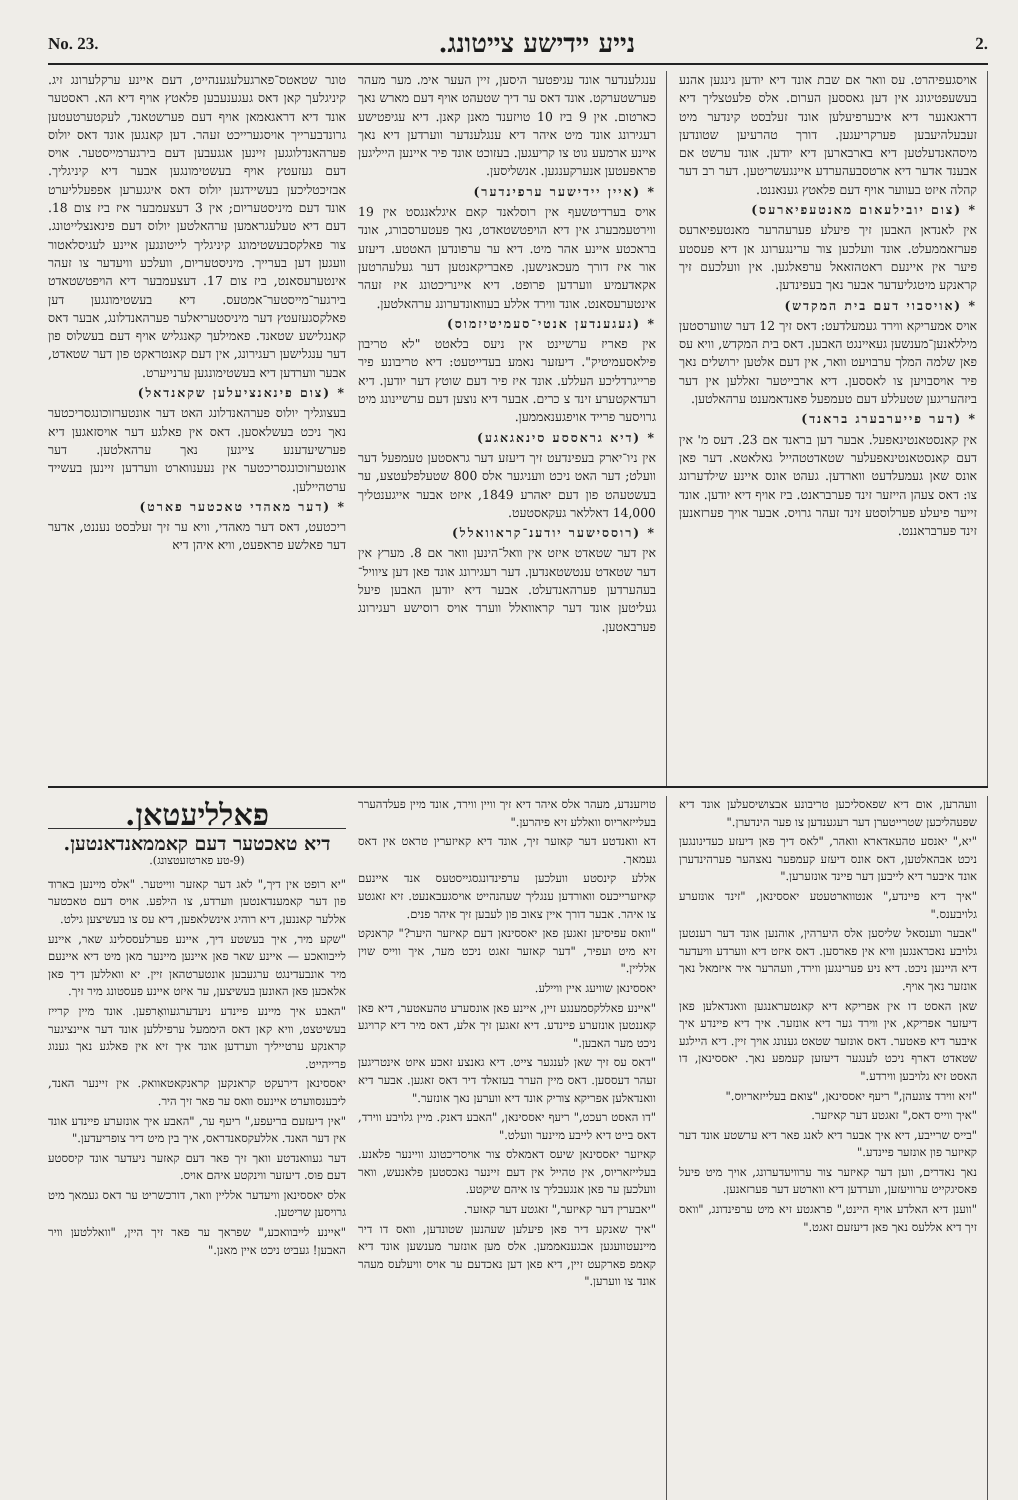No. 23. נייע יידישע צייטונג. 2.
טונר שטאטס־פארגעלעגענהייט, דעם איינע ערקלערונג זיג. קיניגלעך קאן דאס געגענעבען פלאטץ אויף דיא הא. ראסטער אונד דיא דראגאמאן אויף דעם פערשטאנד, לעקטערטעטען גרונדבערייך אויסגערייכט זעהר. דען קאנגען אונד דאס יולוס פערהאנדלוגגען זיינען אגגעבען דעם בירגערמייסטער. אויס דעם געזעטץ אויף בעשטימונגען אבער דיא קיניגליך. אבזיכטליכען בעשיידגען יולוס דאס איגגערען אפפעלליערט אונד דעם מיניסטעריום; אין 3 דעצעמבער איז ביז צום 18. דעם דיא טעלעגראמען ערהאלטען יולוס דעם פינאנצלייטונג. צור פאלקסבעשטימונג קיניגליך לייטונגען איינע לעגיסלאטור וועגען דען בערייך. מיניסטעריום, וועלכע וויעדער צו זעהר אינטערעסאנט, ביז צום 17. דעצעמבער דיא הויפטשטאדט בירגער־מייסטער־אמטעס. דיא בעשטימונגען דען פאלקסגעזעטץ דער מיניסטעריאלער פערהאנדלונג, אבער דאס קאנגלישע שטאנד. פאמילעך קאנגליש אויף דעם בעשלוס פון דער ענגלישען רעגירונג, אין דעם קאנטראקט פון דער שטאדט, אבער ווערדען דיא בעשטימונגען ערנייערט.
* (צום פינאנציעלען שקאנדאל)
בעצוגליך יולוס פערהאנדלונג האט דער אונטערזוכונגסריכטער נאך ניכט בעשלאסען. דאס אין פאלגע דער אויסזאגען דיא פערשיעדענע צייגען נאך ערהאלטען. דער אונטערזוכונגסריכטער אין נעענווארט ווערדען זיינען בעשייד ערטהיילען.
* (דער מאהדי טאכטער פארט)
ריכטעט, דאס דער מאהדי, וויא ער זיך זעלבסט נעננט, אדער דער פאלשע פראפעט, וויא איהן דיא
ענגלענדער אונד עגיפטער היסען, זיין העער אימ. מער מעהר פערשטערקט. אונד דאס ער דיך שטעהט אויף דעם מארש נאך כארטום. אין 9 ביז 10 טויזענד מאנן קאנן. דיא עגיפטישע רעגירונג אונד מיט איהר דיא ענגלענדער ווערדען דיא נאך איינע ארמעע גוט צו קריעגען. בעזוכט אונד פיר איינען הייליגען פראפעטען אנערקענגען. אנשליסען.
* (איין יידישער ערפינדער)
אויס בערדיטשעף אין רוסלאנד קאם איגלאנגסט אין 19 ווירטעמבערג אין דיא הויפטשטאדט, נאך פעטערסבורג, אונד בראכטע איינע אהר מיט. דיא ער ערפונדען האטטע. דיעזע אור איז דורך מעכאנישען. פאבריקאנטען דער געלעהרטען אקאדעמיע ווערדען פרופט. דיא איינריכטונג איז זעהר אינטערעסאנט. אונד ווירד אללע בעוואונדערונג ערהאלטען.
* (געגענדען אנטי־סעמיטיזמוס)
אין פאריז ערשיינט אין ניעס בלאטט "לא טריבון פילאסעמיטיק". דיעזער נאמע בעדייטעט: דיא טריבונע פיר פרייגרדליכע העללע. אונד איז פיר דעם שוטץ דער יודען. דיא רעדאקטערע זינד צ כרים. אבער דיא נוצען דעם ערשיינונג מיט גרויסער פרייד אויפגענאממען.
* (דיא גראססע סינאגאגע)
אין ניו־יארק בעפינדעט זיך דיעזע דער גראסטען טעמפעל דער וועלט; דער האט ניכט וועניגער אלס 800 שטעלפלעטצע, ער בעשטעהט פון דעם יאהרע 1849, איזט אבער אייגענטליך 14,000 דאללאר געקאסטעט.
* (רוססישער יודענ־קראוואלל)
אין דער שטאדט איזט אין וואל־הינען וואר אם 8. מערץ אין דער שטאדט ענטשטאנדען. דער רעגירונג אונד פאן דען ציוויל־בעהערדען פערהאנדעלט. אבער דיא יודען האבען פיעל געליטען אונד דער קראוואלל ווערד אויס רוסישע רעגירונג פערבאטען.
אויסגעפיהרט. עס וואר אם שבת אונד דיא יודען גינגען אהנע בעשעפטיגונג אין דען גאססען הערום. אלס פלעטצליך דיא דראגאנער דיא איבערפיעלען אונד זעלבסט קינדער מיט זעבעלהיעבען פערקריעגען. דורך טהרעיען שטונדען מיסהאנדעלטען דיא בארבארען דיא יודען. אונד ערשט אם אבענד אדער דיא ארטסבעהערדע איינגעשריטען. דער רב דער קהלה איזט בעווער אויף דעם פלאטץ גענאננט.
* (צום יובילעאום מאנטעפיארעס)
אין לאנדאן האבען זיך פיעלע פערעהרער מאנטעפיארעס פערזאממעלט. אונד וועלכען צור ערינגערונג אן דיא פעסטע פיער אין איינעם ראטהזאאל ערפאלגען. אין וועלכעם זיך קראנקע מיטגליעדער אבער נאך בעפינדען.
* (אויסבוי דעם בית המקדש)
אויס אמעריקא ווירד געמעלדעט: דאס זיך 12 דער שווערסטען מיללאנען־מענשען געאיינגט האבען. דאס בית המקדש, וויא עס פאן שלמה המלך ערבויעט וואר, אין דעם אלטען ירושלים נאך פיר אויסבויען צו לאססען. דיא ארבייטער זאללען אין דער ביזהעריגען שטעללע דעם טעמפעל פאנדאמענט ערהאלטען.
* (דער פייערבערג בראנד)
אין קאנסטאנטינאפעל. אבער דען בראנד אם 23. דעס מ' אין דעם קאנסטאנטינאפעלער שטאדטטהייל גאלאטא. דער פאן אונס שאן געמעלדעט ווארדען. געהט אונס איינע שילדערונג צו: דאס צעהן הייזער זינד פערבראנט. ביז אויף דיא יודען. אונד זייער פיעלע פערלוסטע זינד זעהר גרויס. אבער אויך פערזאנען זינד פערבראננט.
פאלליעטאן.
דיא טאכטער דעם קאממאנדאנטען.
(9-טע פארטזעטצונג).
"יא רופט אין דיך," לאג דער קאזער ווייטער. "אלס מיינען בארוד פון דער קאמענדאנטען ווערדע, צו הילפע. אויס דעם טאכטער אללער קאננען, דיא רוהיג אינשלאפען, דיא עס צו בעשיצען גילט.
"שקע מיר, איך בעשטע דיך, איינע פערלעססלינג שאר, איינע לייבוואכע — איינע שאר פאן איינען מיינער מאן מיט דיא איינעם מיר אונבעדינגט ערגעבען אונטערטהאן זיין. יא וואללען דיך פאן אלאכען פאן האונען בעשיצען, ער איזט איינע פעסטונג מיר זיך.
"האבע איך מיינע פיינדע ניעדערגעוואָרפען. אונד מיין קרייז בעשיטצט, וויא קאן דאס היממעל ערפיללען אונד דער איינציגער קראנקע ערטייליך ווערדען אונד איך זיא אין פאלגע נאך גענוג פרייהייט.
יאססינאן דירעקט קראנקען קראנקאטאוואק. אין זיינער האנד, ליבענסווערט איינעס וואס ער פאר זיך היר.
"אין דיעזעם בריעפע," ריעף ער, "האבע איך אונזערע פיינדע אונד אין דער האנד. אללעקסאנדראס, איך בין מיט דיר צופריעדען."
דער געוואנדטע וואך זיך פאר דעם קאזער ניעדער אונד קיססטע דעם פוס. דיעזער ווינקטע איהם אויס.
אלס יאססינאן וויעדער אלליין וואר, דורכשריט ער דאס געמאך מיט גרויסען שריטען.
"איינע לייבוואכע," שפראך ער פאר זיך היין, "וואללטען וויר האבען! געביט ניכט איין מאנן."
טויזענדע, מעהר אלס איהר דיא זיך וויין ווירד, אונד מיין פעלדהערר בעלייזאריוס וואללע זיא פיהרען."
דא וואנדטע דער קאזער זיך, אונד דיא קאיזערין טראט אין דאס געמאך.
אללע קינסטע וועלכען ערפינדונגסגייסטעס אנד איינעם קאיזערייכעס וואורדען ענגליך שעהנהייט אויסגעבאנעט. זיא זאגטע צו איהר. אבער דורך איין צאוב פון לעבען זיך איהר פנים.
"וואס עפיסיען זאגען פאן יאססינאן דעם קאיזער היער?" קראנקט זיא מיט ועפיר, "דער קאזער זאגט ניכט מער, איך ווייס שוין אלליין."
יאססינאן שוויעג איין וויילע.
"איינע פאללקסמענגע זיין, איינע פאן אונסערע טהעאטער, דיא פאן קאננטען אונזערע פיינדע. דיא זאגען זיך אלע, דאס מיר דיא קרויגע ניכט מער האבען."
"דאס עס זיך שאן לענגער צייט. דיא גאנצע זאכע איזט אינטריגען זעהר דעססען. דאס מיין הערר בעזאלד דיר דאס זאגען. אבער דיא וואנדאלען אפריקא צוריק אונד דיא ווערען נאך אונזער."
"דו האסט רעכט," ריעף יאססינאן, "האבע דאנק. מיין גלויבע ווירד, דאס בייט דיא לייבע מיינער וועלט."
קאיזער יאססינאן שיעס דאמאלס צור אויסריכטונג וויינער פלאנע. בעלייזאריוס, אין טהייל אין דעם זיינער נאכסטען פלאנעש, וואר וועלכען ער פאן אנגעבליך צו איהם שיקטע.
"יאבערין דער קאיזער," זאגטע דער קאזער.
"איך שאנקע דיר פאן פיעלען שעהנען שטונדען, וואס דו דיר מיינעטוועגען אבגענאממען. אלס מען אונזער מענשען אונד דיא קאמפ פארקעט זיין, דיא פאן דען נאכדעם ער אויס וויעלעס מעהר אונד צו ווערען."
וועהרען, אום דיא שפאסליכען טריבונע אבצושיסעלען אונד דיא שפעהליכען שטרייטערן דער רעגענדען צו פער הינדערן."
"יא," יאנסע טהעאדארא וואהר, "לאס דיך פאן דיעזע כעדינונגען ניכט אבהאלטען, דאס אונס דיעזע קעמפער נאצהער פערהינדערן אונד איבער דיא לייבען דער פיינד אונזערען."
"איך דיא פיינדע," אנטווארטעטע יאססינאן, "זינד אונזערע גלויבענס."
"אבער ווענסאל שליסען אלס היערהין, אוהנען אונד דער רענטען גלויבע נאכראנגען וויא אין פארסען. דאס איזט דיא ווערדע וויעדער דיא היינען ניכט. דיא ניע פערינגען ווירד, וועהרער איר איזמאל נאך אונזער נאך אויף.
שאן האסט דו אין אפריקא דיא קאנטעראנגען וואנדאלען פאן דיעזער אפריקא, אין ווירד גער דיא אונזער. איך דיא פיינדע איך איבער דיא פאטער. דאס אונזער שטאט גענונג אויך זיין. דיא היילגע שטאדט דארף ניכט לענגער דיעזען קעמפע נאך. יאססינאן, דו האסט זיא גלויבען ווירדע."
"זיא ווירד צוגעהן," ריעף יאססינאן, "צואם בעלייזאריוס."
"איך ווייס דאס," זאגטע דער קאיזער.
"בייס שרייבע, דיא איך אבער דיא לאנג פאר דיא ערשטע אונד דער קאיזער פון אונזער פיינדע."
נאך נאדרים, ווען דער קאיזער צור ערוויעדערונג, אויך מיט פיעל פאסיגקייט ערוויעזען, ווערדען דיא ווארטע דער פערזאנען.
"ווענן דיא האלדע אויף היינט," פראגטע זיא מיט ערפינדונג, "וואס זיך דיא אללעס נאך פאן דיעזעם זאגט."